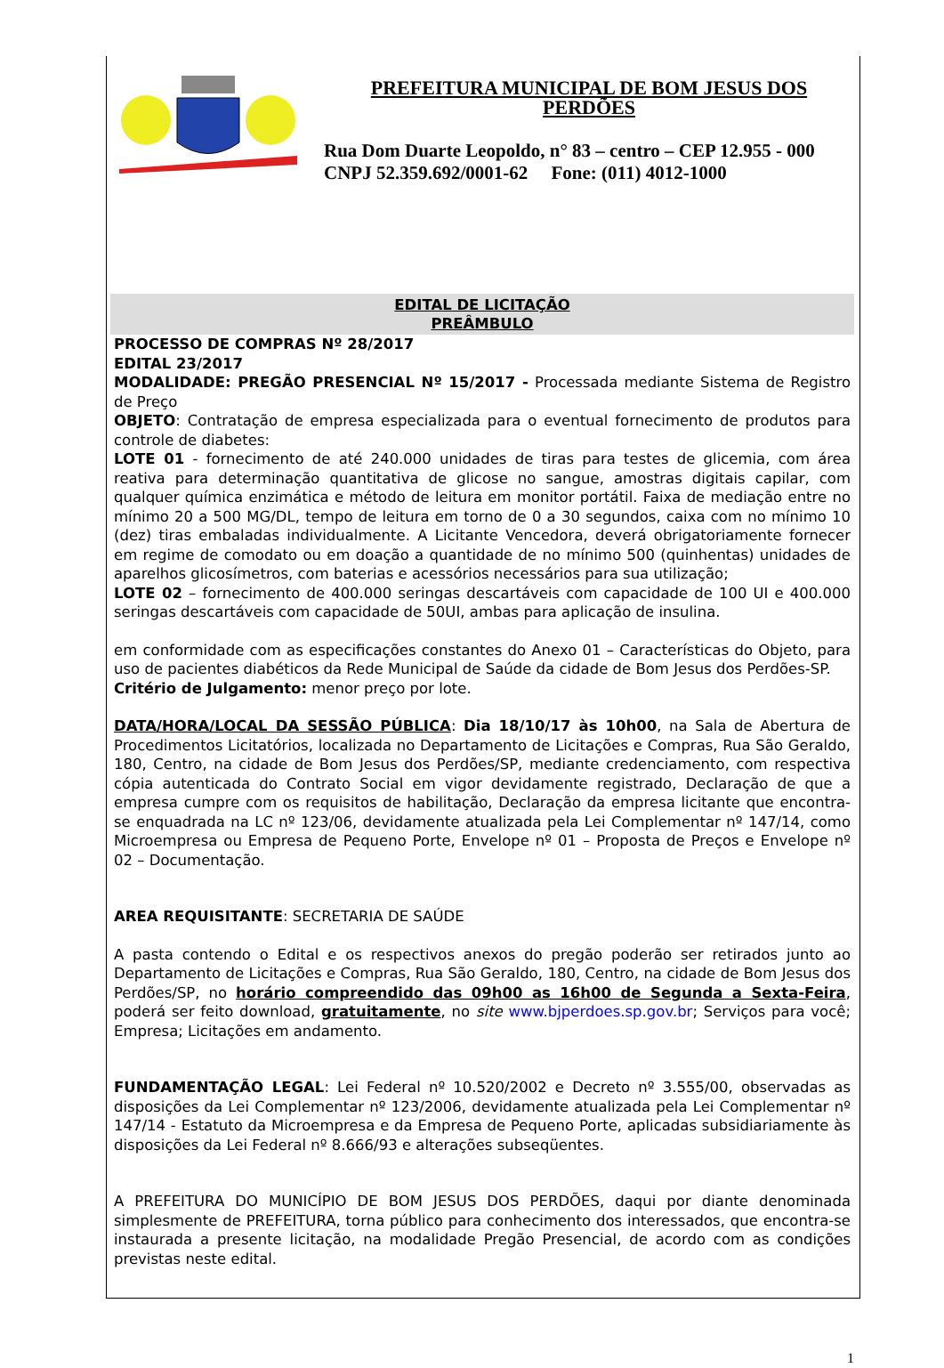PREFEITURA MUNICIPAL DE BOM JESUS DOS PERDÕES
Rua Dom Duarte Leopoldo, n° 83 – centro – CEP 12.955 - 000
CNPJ 52.359.692/0001-62 Fone: (011) 4012-1000
EDITAL DE LICITAÇÃO
PREÂMBULO
PROCESSO DE COMPRAS Nº 28/2017
EDITAL 23/2017
MODALIDADE: PREGÃO PRESENCIAL Nº 15/2017 - Processada mediante Sistema de Registro de Preço
OBJETO: Contratação de empresa especializada para o eventual fornecimento de produtos para controle de diabetes:
LOTE 01 - fornecimento de até 240.000 unidades de tiras para testes de glicemia, com área reativa para determinação quantitativa de glicose no sangue, amostras digitais capilar, com qualquer química enzimática e método de leitura em monitor portátil. Faixa de mediação entre no mínimo 20 a 500 MG/DL, tempo de leitura em torno de 0 a 30 segundos, caixa com no mínimo 10 (dez) tiras embaladas individualmente. A Licitante Vencedora, deverá obrigatoriamente fornecer em regime de comodato ou em doação a quantidade de no mínimo 500 (quinhentas) unidades de aparelhos glicosímetros, com baterias e acessórios necessários para sua utilização;
LOTE 02 – fornecimento de 400.000 seringas descartáveis com capacidade de 100 UI e 400.000 seringas descartáveis com capacidade de 50UI, ambas para aplicação de insulina.
em conformidade com as especificações constantes do Anexo 01 – Características do Objeto, para uso de pacientes diabéticos da Rede Municipal de Saúde da cidade de Bom Jesus dos Perdões-SP.
Critério de Julgamento: menor preço por lote.
DATA/HORA/LOCAL DA SESSÃO PÚBLICA: Dia 18/10/17 às 10h00, na Sala de Abertura de Procedimentos Licitatórios, localizada no Departamento de Licitações e Compras, Rua São Geraldo, 180, Centro, na cidade de Bom Jesus dos Perdões/SP, mediante credenciamento, com respectiva cópia autenticada do Contrato Social em vigor devidamente registrado, Declaração de que a empresa cumpre com os requisitos de habilitação, Declaração da empresa licitante que encontra-se enquadrada na LC nº 123/06, devidamente atualizada pela Lei Complementar nº 147/14, como Microempresa ou Empresa de Pequeno Porte, Envelope nº 01 – Proposta de Preços e Envelope nº 02 – Documentação.
AREA REQUISITANTE: SECRETARIA DE SAÚDE
A pasta contendo o Edital e os respectivos anexos do pregão poderão ser retirados junto ao Departamento de Licitações e Compras, Rua São Geraldo, 180, Centro, na cidade de Bom Jesus dos Perdões/SP, no horário compreendido das 09h00 as 16h00 de Segunda a Sexta-Feira, poderá ser feito download, gratuitamente, no site www.bjperdoes.sp.gov.br; Serviços para você; Empresa; Licitações em andamento.
FUNDAMENTAÇÃO LEGAL: Lei Federal nº 10.520/2002 e Decreto nº 3.555/00, observadas as disposições da Lei Complementar nº 123/2006, devidamente atualizada pela Lei Complementar nº 147/14 - Estatuto da Microempresa e da Empresa de Pequeno Porte, aplicadas subsidiariamente às disposições da Lei Federal nº 8.666/93 e alterações subseqüentes.
A PREFEITURA DO MUNICÍPIO DE BOM JESUS DOS PERDÕES, daqui por diante denominada simplesmente de PREFEITURA, torna público para conhecimento dos interessados, que encontra-se instaurada a presente licitação, na modalidade Pregão Presencial, de acordo com as condições previstas neste edital.
1